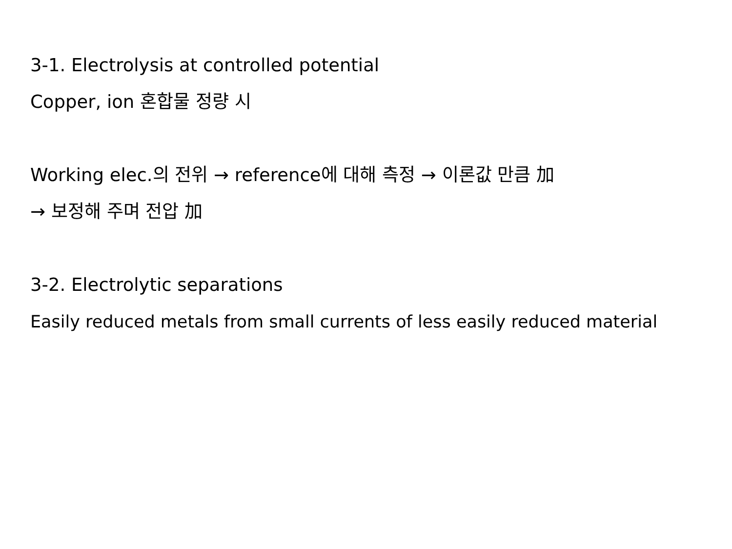3-1. Electrolysis at controlled potential
Copper, ion 혼합물 정량 시
Working elec.의 전위 → reference에 대해 측정 → 이론값 만큼 加
→ 보정해 주며 전압 加
3-2. Electrolytic separations
Easily reduced metals from small currents of less easily reduced material